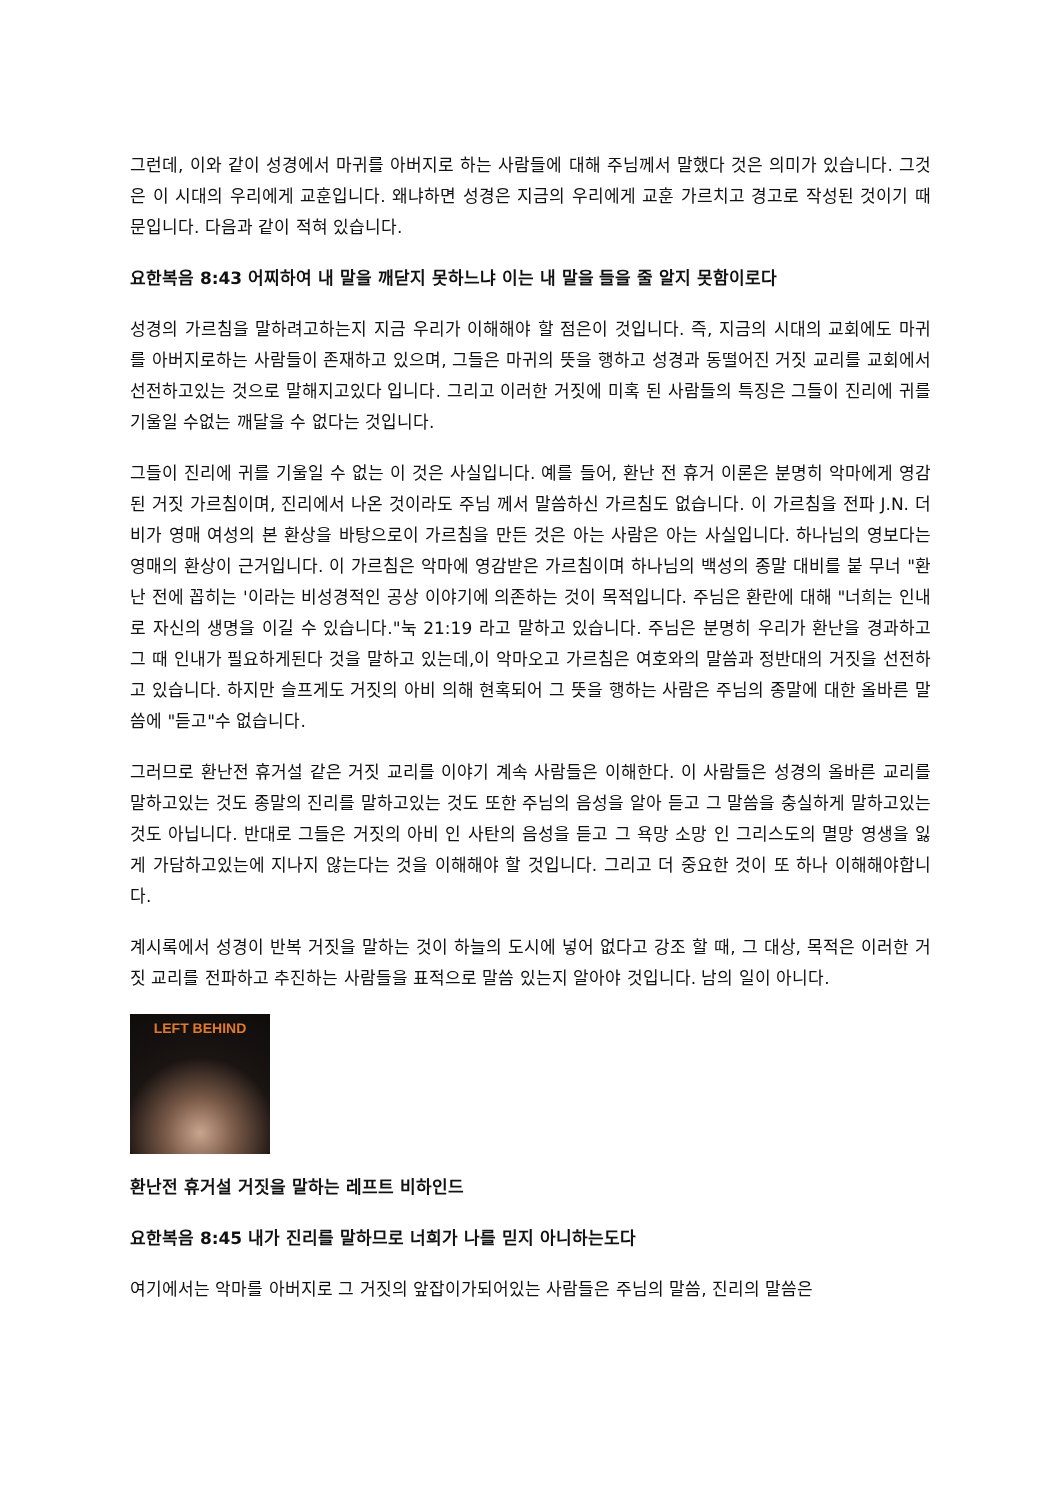그런데, 이와 같이 성경에서 마귀를 아버지로 하는 사람들에 대해 주님께서 말했다 것은 의미가 있습니다. 그것은 이 시대의 우리에게 교훈입니다. 왜냐하면 성경은 지금의 우리에게 교훈 가르치고 경고로 작성된 것이기 때문입니다. 다음과 같이 적혀 있습니다.
요한복음 8:43 어찌하여 내 말을 깨닫지 못하느냐 이는 내 말을 들을 줄 알지 못함이로다
성경의 가르침을 말하려고하는지 지금 우리가 이해해야 할 점은이 것입니다. 즉, 지금의 시대의 교회에도 마귀를 아버지로하는 사람들이 존재하고 있으며, 그들은 마귀의 뜻을 행하고 성경과 동떨어진 거짓 교리를 교회에서 선전하고있는 것으로 말해지고있다 입니다. 그리고 이러한 거짓에 미혹 된 사람들의 특징은 그들이 진리에 귀를 기울일 수없는 깨달을 수 없다는 것입니다.
그들이 진리에 귀를 기울일 수 없는 이 것은 사실입니다. 예를 들어, 환난 전 휴거 이론은 분명히 악마에게 영감 된 거짓 가르침이며, 진리에서 나온 것이라도 주님 께서 말씀하신 가르침도 없습니다. 이 가르침을 전파 J.N. 더비가 영매 여성의 본 환상을 바탕으로이 가르침을 만든 것은 아는 사람은 아는 사실입니다. 하나님의 영보다는 영매의 환상이 근거입니다. 이 가르침은 악마에 영감받은 가르침이며 하나님의 백성의 종말 대비를 붙 무너 "환난 전에 꼽히는 '이라는 비성경적인 공상 이야기에 의존하는 것이 목적입니다. 주님은 환란에 대해 "너희는 인내로 자신의 생명을 이길 수 있습니다."눅 21:19 라고 말하고 있습니다. 주님은 분명히 우리가 환난을 경과하고 그 때 인내가 필요하게된다 것을 말하고 있는데,이 악마오고 가르침은 여호와의 말씀과 정반대의 거짓을 선전하고 있습니다. 하지만 슬프게도 거짓의 아비 의해 현혹되어 그 뜻을 행하는 사람은 주님의 종말에 대한 올바른 말씀에 "듣고"수 없습니다.
그러므로 환난전 휴거설 같은 거짓 교리를 이야기 계속 사람들은 이해한다. 이 사람들은 성경의 올바른 교리를 말하고있는 것도 종말의 진리를 말하고있는 것도 또한 주님의 음성을 알아 듣고 그 말씀을 충실하게 말하고있는 것도 아닙니다. 반대로 그들은 거짓의 아비 인 사탄의 음성을 듣고 그 욕망 소망 인 그리스도의 멸망 영생을 잃게 가담하고있는에 지나지 않는다는 것을 이해해야 할 것입니다. 그리고 더 중요한 것이 또 하나 이해해야합니다.
계시록에서 성경이 반복 거짓을 말하는 것이 하늘의 도시에 넣어 없다고 강조 할 때, 그 대상, 목적은 이러한 거짓 교리를 전파하고 추진하는 사람들을 표적으로 말씀 있는지 알아야 것입니다. 남의 일이 아니다.
LEFT BEHIND
환난전 휴거설 거짓을 말하는 레프트 비하인드
요한복음 8:45 내가 진리를 말하므로 너희가 나를 믿지 아니하는도다
여기에서는 악마를 아버지로 그 거짓의 앞잡이가되어있는 사람들은 주님의 말씀, 진리의 말씀은